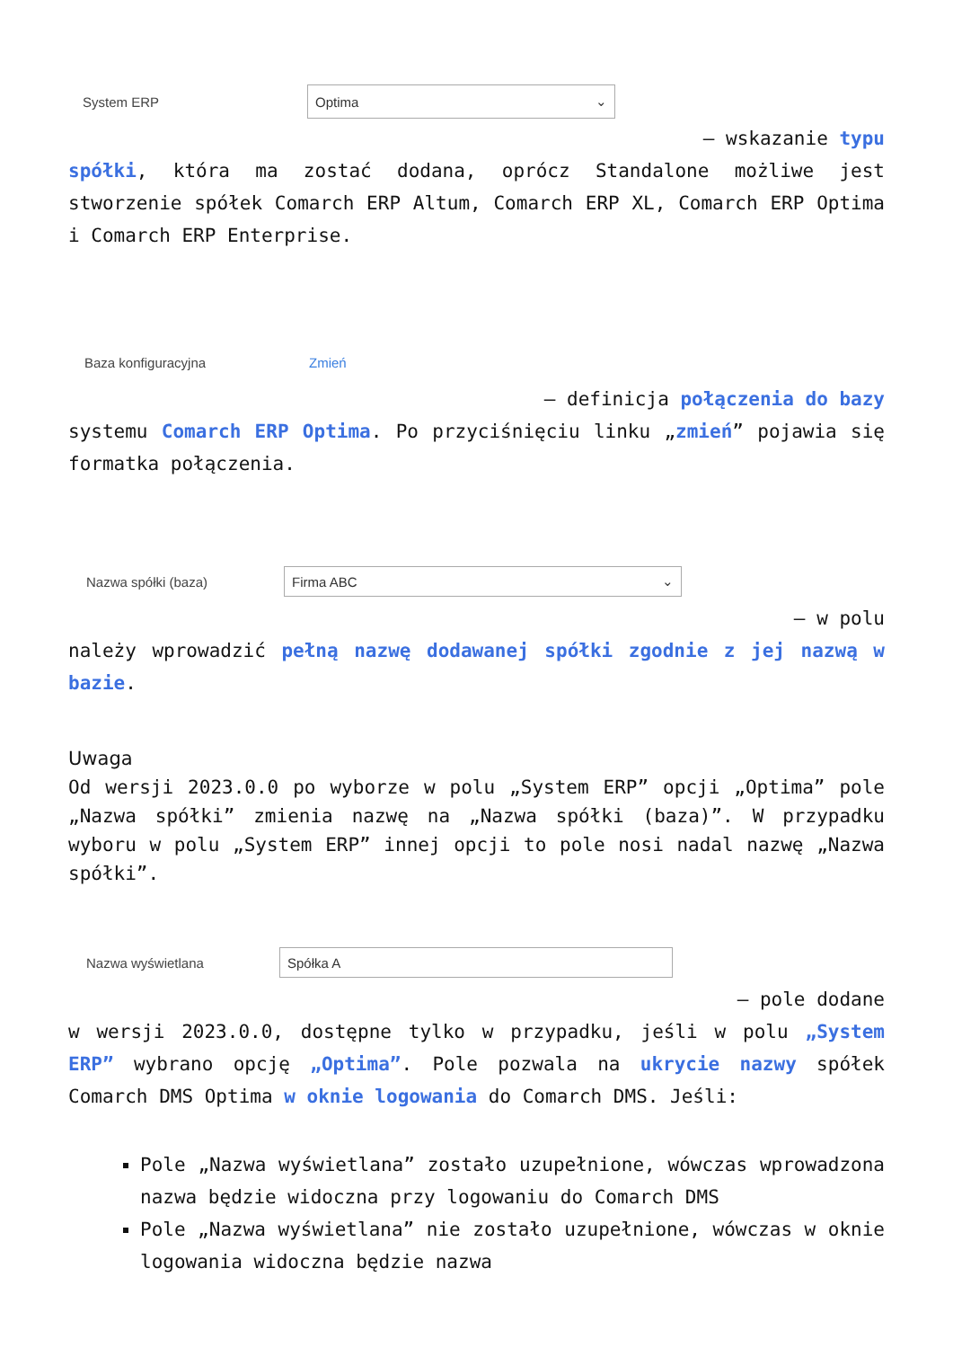System ERP Optima ⌄
– wskazanie typu
spółki, która ma zostać dodana, oprócz Standalone możliwe jest stworzenie spółek Comarch ERP Altum, Comarch ERP XL, Comarch ERP Optima i Comarch ERP Enterprise.
Baza konfiguracyjna Zmień
– definicja połączenia do bazy
systemu Comarch ERP Optima. Po przyciśnięciu linku „zmień” pojawia się formatka połączenia.
Nazwa spółki (baza) Firma ABC ⌄
– w polu
należy wprowadzić pełną nazwę dodawanej spółki zgodnie z jej nazwą w bazie.
Uwaga
Od wersji 2023.0.0 po wyborze w polu „System ERP” opcji „Optima” pole „Nazwa spółki” zmienia nazwę na „Nazwa spółki (baza)”. W przypadku wyboru w polu „System ERP” innej opcji to pole nosi nadal nazwę „Nazwa spółki”.
Nazwa wyświetlana Spółka A
– pole dodane
w wersji 2023.0.0, dostępne tylko w przypadku, jeśli w polu „System ERP” wybrano opcję „Optima”. Pole pozwala na ukrycie nazwy spółek Comarch DMS Optima w oknie logowania do Comarch DMS. Jeśli:
Pole „Nazwa wyświetlana” zostało uzupełnione, wówczas wprowadzona nazwa będzie widoczna przy logowaniu do Comarch DMS
Pole „Nazwa wyświetlana” nie zostało uzupełnione, wówczas w oknie logowania widoczna będzie nazwa